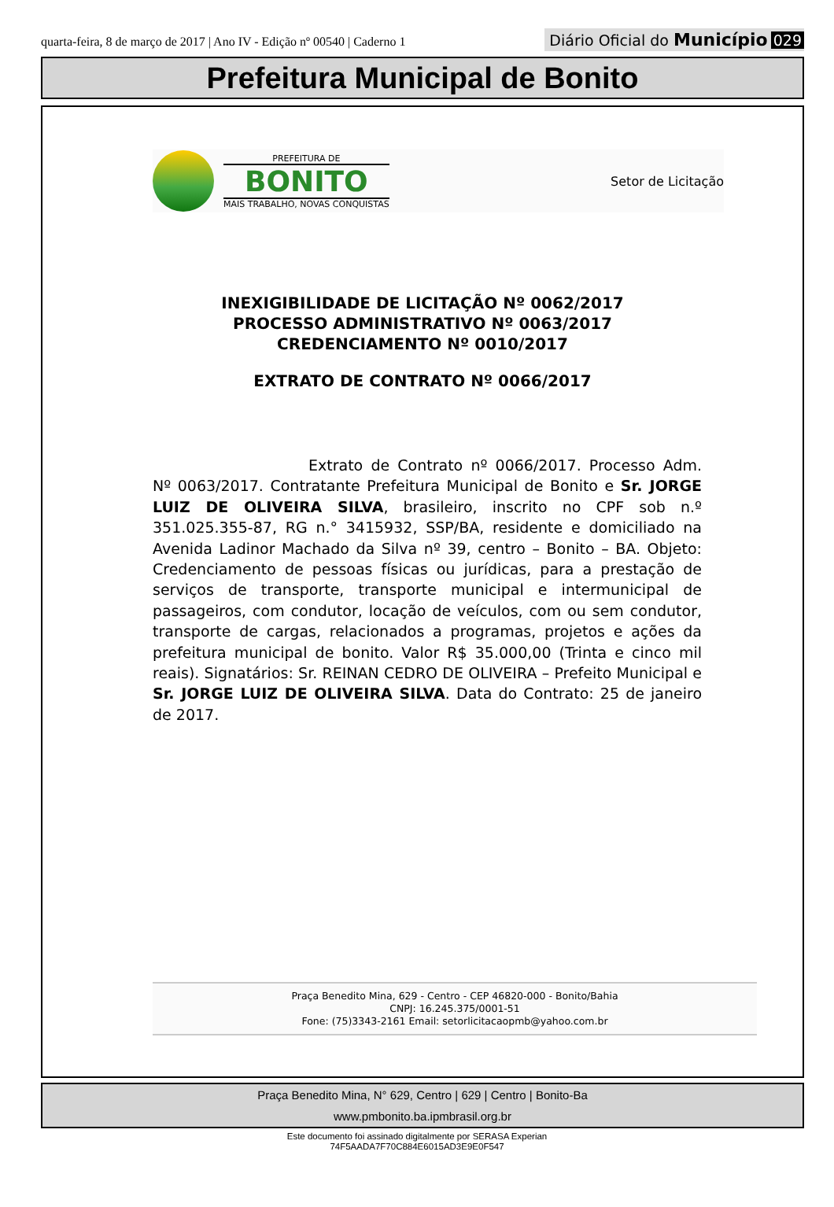quarta-feira, 8 de março de 2017 | Ano IV - Edição nº 00540 | Caderno 1
Diário Oficial do Município 029
Prefeitura Municipal de Bonito
PREFEITURA DE
BONITO
MAIS TRABALHO, NOVAS CONQUISTAS
Setor de Licitação
INEXIGIBILIDADE DE LICITAÇÃO Nº 0062/2017
PROCESSO ADMINISTRATIVO Nº 0063/2017
CREDENCIAMENTO Nº 0010/2017
EXTRATO DE CONTRATO Nº 0066/2017
Extrato de Contrato nº 0066/2017. Processo Adm. Nº 0063/2017. Contratante Prefeitura Municipal de Bonito e Sr. JORGE LUIZ DE OLIVEIRA SILVA, brasileiro, inscrito no CPF sob n.º 351.025.355-87, RG n.° 3415932, SSP/BA, residente e domiciliado na Avenida Ladinor Machado da Silva nº 39, centro – Bonito – BA. Objeto: Credenciamento de pessoas físicas ou jurídicas, para a prestação de serviços de transporte, transporte municipal e intermunicipal de passageiros, com condutor, locação de veículos, com ou sem condutor, transporte de cargas, relacionados a programas, projetos e ações da prefeitura municipal de bonito. Valor R$ 35.000,00 (Trinta e cinco mil reais). Signatários: Sr. REINAN CEDRO DE OLIVEIRA – Prefeito Municipal e Sr. JORGE LUIZ DE OLIVEIRA SILVA. Data do Contrato: 25 de janeiro de 2017.
Praça Benedito Mina, 629 - Centro - CEP 46820-000 - Bonito/Bahia
CNPJ: 16.245.375/0001-51
Fone: (75)3343-2161 Email: setorlicitacaopmb@yahoo.com.br
Praça Benedito Mina, N° 629, Centro | 629 | Centro | Bonito-Ba
www.pmbonito.ba.ipmbrasil.org.br
Este documento foi assinado digitalmente por SERASA Experian
74F5AADA7F70C884E6015AD3E9E0F547